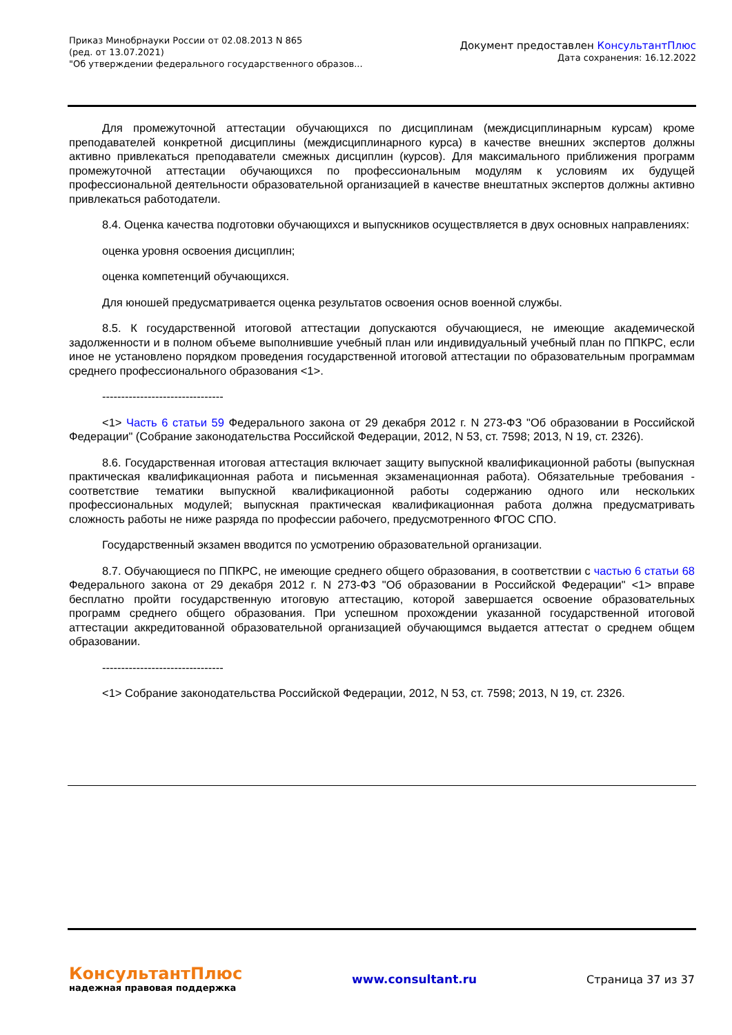Приказ Минобрнауки России от 02.08.2013 N 865
(ред. от 13.07.2021)
"Об утверждении федерального государственного образов...
Документ предоставлен КонсультантПлюс
Дата сохранения: 16.12.2022
Для промежуточной аттестации обучающихся по дисциплинам (междисциплинарным курсам) кроме преподавателей конкретной дисциплины (междисциплинарного курса) в качестве внешних экспертов должны активно привлекаться преподаватели смежных дисциплин (курсов). Для максимального приближения программ промежуточной аттестации обучающихся по профессиональным модулям к условиям их будущей профессиональной деятельности образовательной организацией в качестве внештатных экспертов должны активно привлекаться работодатели.
8.4. Оценка качества подготовки обучающихся и выпускников осуществляется в двух основных направлениях:
оценка уровня освоения дисциплин;
оценка компетенций обучающихся.
Для юношей предусматривается оценка результатов освоения основ военной службы.
8.5. К государственной итоговой аттестации допускаются обучающиеся, не имеющие академической задолженности и в полном объеме выполнившие учебный план или индивидуальный учебный план по ППКРС, если иное не установлено порядком проведения государственной итоговой аттестации по образовательным программам среднего профессионального образования <1>.
--------------------------------
<1> Часть 6 статьи 59 Федерального закона от 29 декабря 2012 г. N 273-ФЗ "Об образовании в Российской Федерации" (Собрание законодательства Российской Федерации, 2012, N 53, ст. 7598; 2013, N 19, ст. 2326).
8.6. Государственная итоговая аттестация включает защиту выпускной квалификационной работы (выпускная практическая квалификационная работа и письменная экзаменационная работа). Обязательные требования - соответствие тематики выпускной квалификационной работы содержанию одного или нескольких профессиональных модулей; выпускная практическая квалификационная работа должна предусматривать сложность работы не ниже разряда по профессии рабочего, предусмотренного ФГОС СПО.
Государственный экзамен вводится по усмотрению образовательной организации.
8.7. Обучающиеся по ППКРС, не имеющие среднего общего образования, в соответствии с частью 6 статьи 68 Федерального закона от 29 декабря 2012 г. N 273-ФЗ "Об образовании в Российской Федерации" <1> вправе бесплатно пройти государственную итоговую аттестацию, которой завершается освоение образовательных программ среднего общего образования. При успешном прохождении указанной государственной итоговой аттестации аккредитованной образовательной организацией обучающимся выдается аттестат о среднем общем образовании.
--------------------------------
<1> Собрание законодательства Российской Федерации, 2012, N 53, ст. 7598; 2013, N 19, ст. 2326.
КонсультантПлюс
надежная правовая поддержка
www.consultant.ru Страница 37 из 37